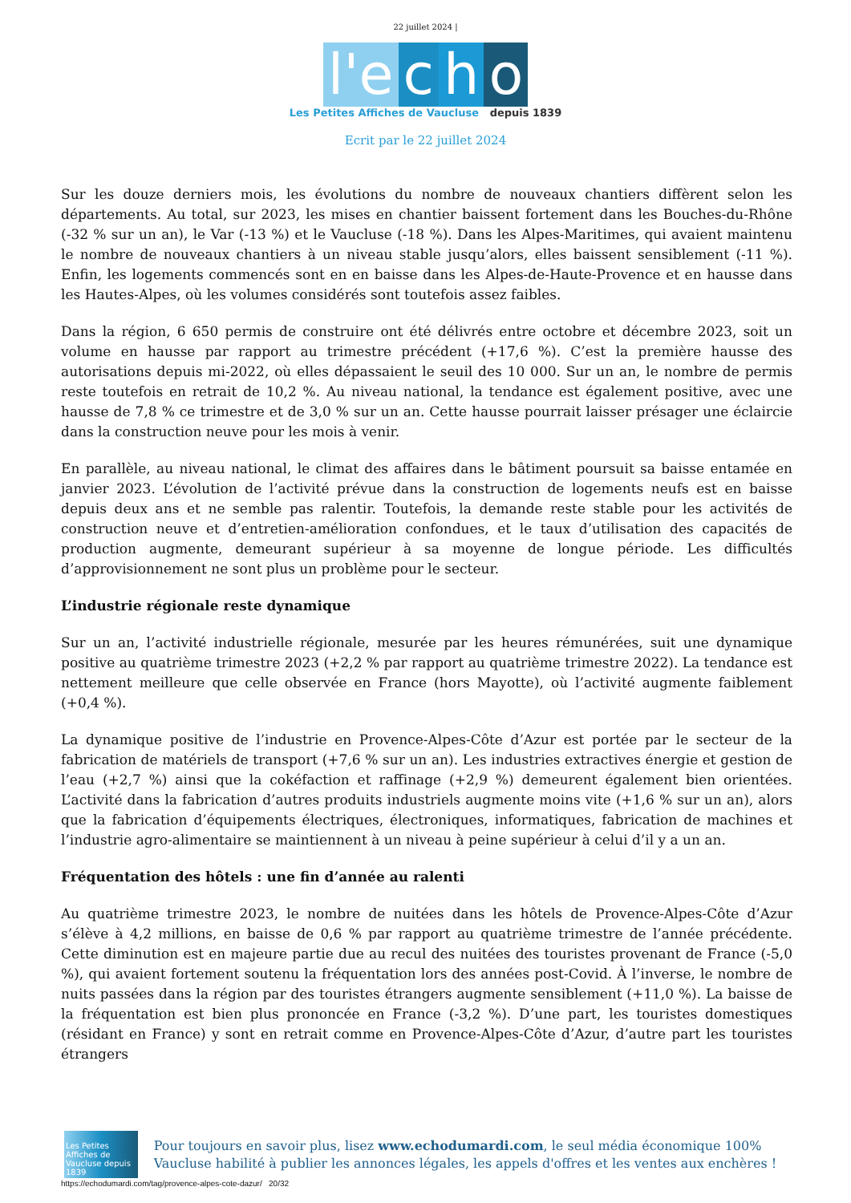22 juillet 2024 |
l'e c h o
Les Petites Affiches de Vaucluse depuis 1839
Ecrit par le 22 juillet 2024
Sur les douze derniers mois, les évolutions du nombre de nouveaux chantiers diffèrent selon les départements. Au total, sur 2023, les mises en chantier baissent fortement dans les Bouches-du-Rhône (-32 % sur un an), le Var (-13 %) et le Vaucluse (-18 %). Dans les Alpes-Maritimes, qui avaient maintenu le nombre de nouveaux chantiers à un niveau stable jusqu’alors, elles baissent sensiblement (-11 %). Enfin, les logements commencés sont en en baisse dans les Alpes-de-Haute-Provence et en hausse dans les Hautes-Alpes, où les volumes considérés sont toutefois assez faibles.
Dans la région, 6 650 permis de construire ont été délivrés entre octobre et décembre 2023, soit un volume en hausse par rapport au trimestre précédent (+17,6 %). C’est la première hausse des autorisations depuis mi-2022, où elles dépassaient le seuil des 10 000. Sur un an, le nombre de permis reste toutefois en retrait de 10,2 %. Au niveau national, la tendance est également positive, avec une hausse de 7,8 % ce trimestre et de 3,0 % sur un an. Cette hausse pourrait laisser présager une éclaircie dans la construction neuve pour les mois à venir.
En parallèle, au niveau national, le climat des affaires dans le bâtiment poursuit sa baisse entamée en janvier 2023. L’évolution de l’activité prévue dans la construction de logements neufs est en baisse depuis deux ans et ne semble pas ralentir. Toutefois, la demande reste stable pour les activités de construction neuve et d’entretien-amélioration confondues, et le taux d’utilisation des capacités de production augmente, demeurant supérieur à sa moyenne de longue période. Les difficultés d’approvisionnement ne sont plus un problème pour le secteur.
L’industrie régionale reste dynamique
Sur un an, l’activité industrielle régionale, mesurée par les heures rémunérées, suit une dynamique positive au quatrième trimestre 2023 (+2,2 % par rapport au quatrième trimestre 2022). La tendance est nettement meilleure que celle observée en France (hors Mayotte), où l’activité augmente faiblement (+0,4 %).
La dynamique positive de l’industrie en Provence-Alpes-Côte d’Azur est portée par le secteur de la fabrication de matériels de transport (+7,6 % sur un an). Les industries extractives énergie et gestion de l’eau (+2,7 %) ainsi que la cokéfaction et raffinage (+2,9 %) demeurent également bien orientées. L’activité dans la fabrication d’autres produits industriels augmente moins vite (+1,6 % sur un an), alors que la fabrication d’équipements électriques, électroniques, informatiques, fabrication de machines et l’industrie agro-alimentaire se maintiennent à un niveau à peine supérieur à celui d’il y a un an.
Fréquentation des hôtels : une fin d’année au ralenti
Au quatrième trimestre 2023, le nombre de nuitées dans les hôtels de Provence-Alpes-Côte d’Azur s’élève à 4,2 millions, en baisse de 0,6 % par rapport au quatrième trimestre de l’année précédente. Cette diminution est en majeure partie due au recul des nuitées des touristes provenant de France (-5,0 %), qui avaient fortement soutenu la fréquentation lors des années post-Covid. À l’inverse, le nombre de nuits passées dans la région par des touristes étrangers augmente sensiblement (+11,0 %). La baisse de la fréquentation est bien plus prononcée en France (-3,2 %). D’une part, les touristes domestiques (résidant en France) y sont en retrait comme en Provence-Alpes-Côte d’Azur, d’autre part les touristes étrangers
Les Petites Affiches de Vaucluse depuis 1839
Pour toujours en savoir plus, lisez www.echodumardi.com, le seul média économique 100% Vaucluse habilité à publier les annonces légales, les appels d'offres et les ventes aux enchères !
https://echodumardi.com/tag/provence-alpes-cote-dazur/ 20/32